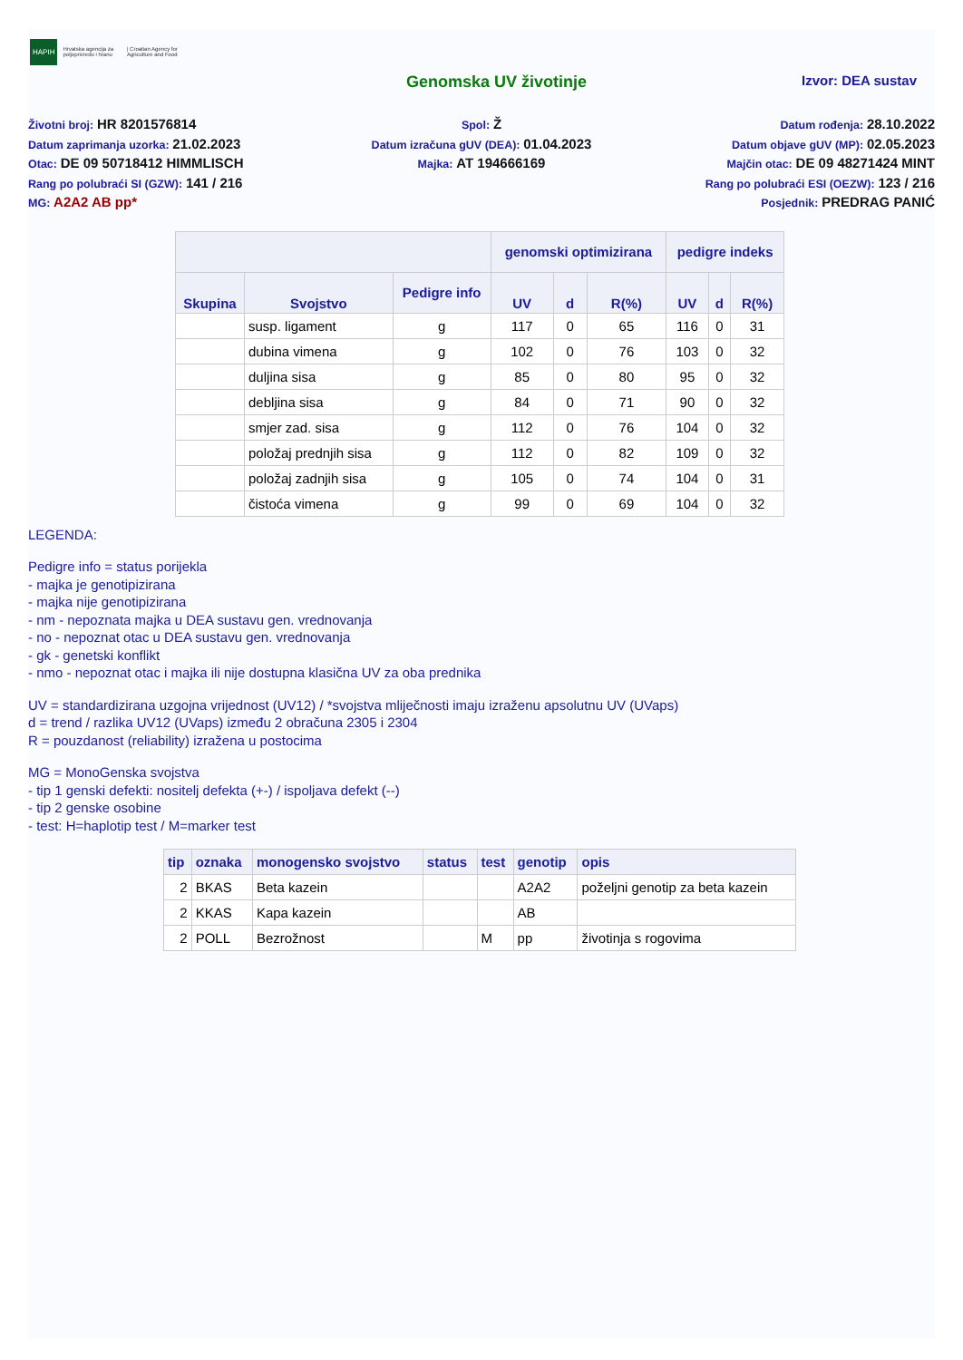HAPIH Hrvatska agencija za poljoprivredu i hranu | Croatian Agency for Agriculture and Food
Genomska UV životinje
Izvor: DEA sustav
Životni broj: HR 8201576814
Datum zaprimanja uzorka: 21.02.2023
Otac: DE 09 50718412 HIMMLISCH
Rang po polubraći SI (GZW): 141 / 216
MG: A2A2 AB pp*
Spol: Ž
Datum izračuna gUV (DEA): 01.04.2023
Majka: AT 194666169
Datum rođenja: 28.10.2022
Datum objave gUV (MP): 02.05.2023
Majčin otac: DE 09 48271424 MINT
Rang po polubraći ESI (OEZW): 123 / 216
Posjednik: PREDRAG PANIĆ
| | | | genomski optimizirana | | | pedigre indeks | | |
| --- | --- | --- | --- | --- | --- | --- | --- | --- |
| Skupina | Svojstvo | Pedigre info | UV | d | R(%) | UV | d | R(%) |
| | susp. ligament | g | 117 | 0 | 65 | 116 | 0 | 31 |
| | dubina vimena | g | 102 | 0 | 76 | 103 | 0 | 32 |
| | duljina sisa | g | 85 | 0 | 80 | 95 | 0 | 32 |
| | debljina sisa | g | 84 | 0 | 71 | 90 | 0 | 32 |
| | smjer zad. sisa | g | 112 | 0 | 76 | 104 | 0 | 32 |
| | položaj prednjih sisa | g | 112 | 0 | 82 | 109 | 0 | 32 |
| | položaj zadnjih sisa | g | 105 | 0 | 74 | 104 | 0 | 31 |
| | čistoća vimena | g | 99 | 0 | 69 | 104 | 0 | 32 |
LEGENDA:
Pedigre info = status porijekla
- majka je genotipizirana
- majka nije genotipizirana
- nm - nepoznata majka u DEA sustavu gen. vrednovanja
- no - nepoznat otac u DEA sustavu gen. vrednovanja
- gk - genetski konflikt
- nmo - nepoznat otac i majka ili nije dostupna klasična UV za oba prednika
UV = standardizirana uzgojna vrijednost (UV12) / *svojstva mliječnosti imaju izraženu apsolutnu UV (UVaps)
d = trend / razlika UV12 (UVaps) između 2 obračuna 2305 i 2304
R = pouzdanost (reliability) izražena u postocima
MG = MonoGenska svojstva
- tip 1 genski defekti: nositelj defekta (+-) / ispoljava defekt (--)
- tip 2 genske osobine
- test: H=haplotip test / M=marker test
| tip | oznaka | monogensko svojstvo | status | test | genotip | opis |
| --- | --- | --- | --- | --- | --- | --- |
| 2 | BKAS | Beta kazein | | | A2A2 | poželjni genotip za beta kazein |
| 2 | KKAS | Kapa kazein | | | AB | |
| 2 | POLL | Bezrožnost | | M | pp | životinja s rogovima |